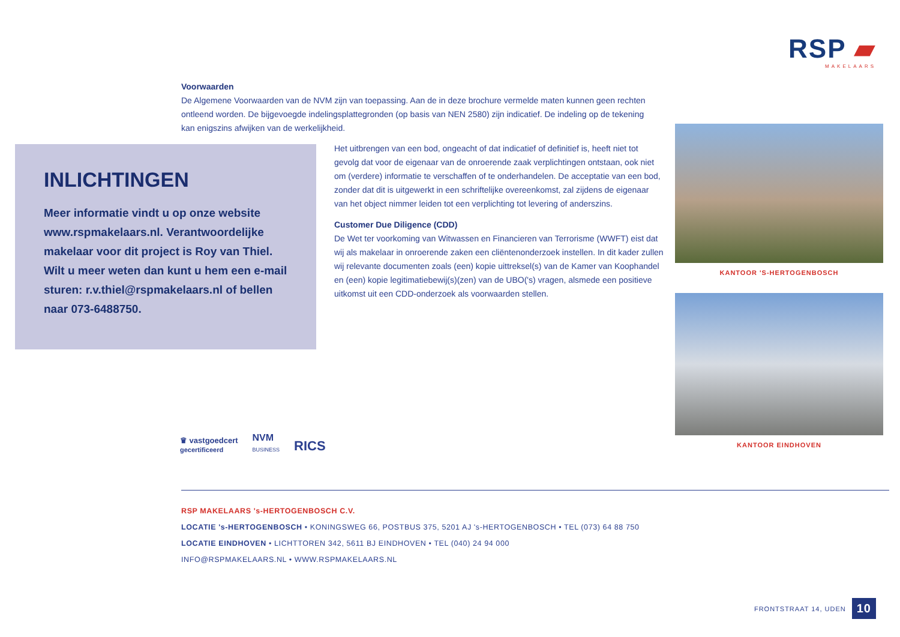RSP ▰
MAKELAARS
Voorwaarden
De Algemene Voorwaarden van de NVM zijn van toepassing. Aan de in deze brochure vermelde maten kunnen geen rechten ontleend worden. De bijgevoegde indelingsplattegronden (op basis van NEN 2580) zijn indicatief. De indeling op de tekening kan enigszins afwijken van de werkelijkheid.
INLICHTINGEN
Meer informatie vindt u op onze website www.rspmakelaars.nl. Verantwoordelijke makelaar voor dit project is Roy van Thiel. Wilt u meer weten dan kunt u hem een e-mail sturen: r.v.thiel@rspmakelaars.nl of bellen naar 073-6488750.
Het uitbrengen van een bod, ongeacht of dat indicatief of definitief is, heeft niet tot gevolg dat voor de eigenaar van de onroerende zaak verplichtingen ontstaan, ook niet om (verdere) informatie te verschaffen of te onderhandelen. De acceptatie van een bod, zonder dat dit is uitgewerkt in een schriftelijke overeenkomst, zal zijdens de eigenaar van het object nimmer leiden tot een verplichting tot levering of anderszins.
Customer Due Diligence (CDD)
De Wet ter voorkoming van Witwassen en Financieren van Terrorisme (WWFT) eist dat wij als makelaar in onroerende zaken een cliëntenonderzoek instellen. In dit kader zullen wij relevante documenten zoals (een) kopie uittreksel(s) van de Kamer van Koophandel en (een) kopie legitimatiebewij(s)(zen) van de UBO('s) vragen, alsmede een positieve uitkomst uit een CDD-onderzoek als voorwaarden stellen.
KANTOOR 'S-HERTOGENBOSCH
KANTOOR EINDHOVEN
♛ vastgoedcert
gecertificeerd
NVM
BUSINESS
RICS
RSP MAKELAARS 's-HERTOGENBOSCH C.V.
LOCATIE 's-HERTOGENBOSCH • KONINGSWEG 66, POSTBUS 375, 5201 AJ 's-HERTOGENBOSCH • TEL (073) 64 88 750
LOCATIE EINDHOVEN • LICHTTOREN 342, 5611 BJ EINDHOVEN • TEL (040) 24 94 000
INFO@RSPMAKELAARS.NL • WWW.RSPMAKELAARS.NL
FRONTSTRAAT 14, UDEN 10